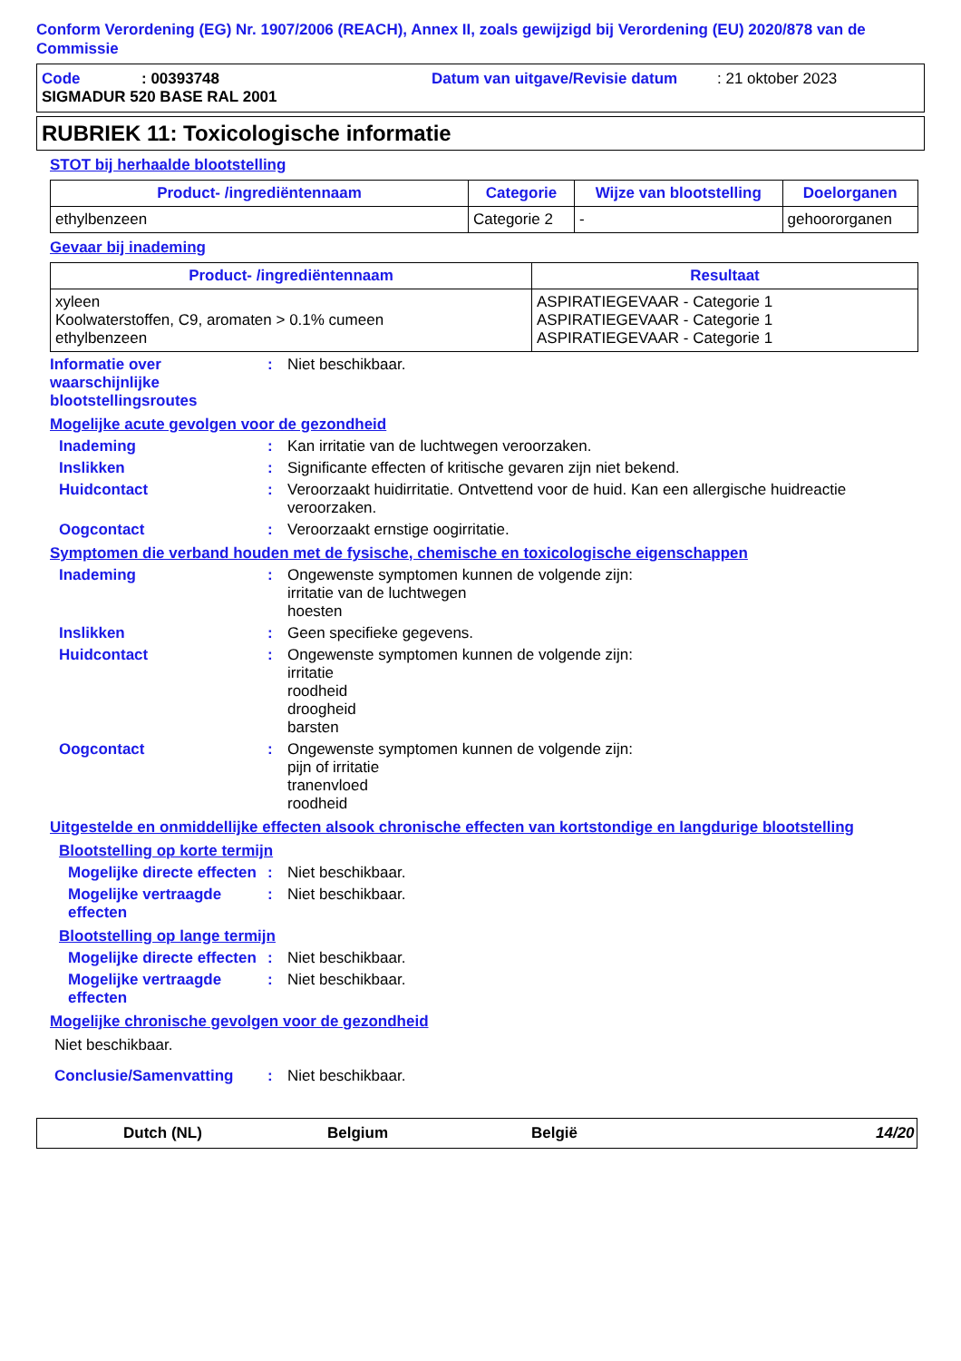Conform Verordening (EG) Nr. 1907/2006 (REACH), Annex II, zoals gewijzigd bij Verordening (EU) 2020/878 van de Commissie
Code: 00393748 Datum van uitgave/Revisie datum: 21 oktober 2023
SIGMADUR 520 BASE RAL 2001
RUBRIEK 11: Toxicologische informatie
STOT bij herhaalde blootstelling
| Product- /ingrediëntennaam | Categorie | Wijze van blootstelling | Doelorganen |
| --- | --- | --- | --- |
| ethylbenzeen | Categorie 2 | - | gehoororganen |
Gevaar bij inademing
| Product- /ingrediëntennaam | Resultaat |
| --- | --- |
| xyleen Koolwaterstoffen, C9, aromaten > 0.1% cumeen ethylbenzeen | ASPIRATIEGEVAAR - Categorie 1 ASPIRATIEGEVAAR - Categorie 1 ASPIRATIEGEVAAR - Categorie 1 |
Informatie over waarschijnlijke blootstellingsroutes: Niet beschikbaar.
Mogelijke acute gevolgen voor de gezondheid
Inademing: Kan irritatie van de luchtwegen veroorzaken.
Inslikken: Significante effecten of kritische gevaren zijn niet bekend.
Huidcontact: Veroorzaakt huidirritatie. Ontvettend voor de huid. Kan een allergische huidreactie veroorzaken.
Oogcontact: Veroorzaakt ernstige oogirritatie.
Symptomen die verband houden met de fysische, chemische en toxicologische eigenschappen
Inademing: Ongewenste symptomen kunnen de volgende zijn:
irritatie van de luchtwegen
hoesten
Inslikken: Geen specifieke gegevens.
Huidcontact: Ongewenste symptomen kunnen de volgende zijn:
irritatie
roodheid
droogheid
barsten
Oogcontact: Ongewenste symptomen kunnen de volgende zijn:
pijn of irritatie
tranenvloed
roodheid
Uitgestelde en onmiddellijke effecten alsook chronische effecten van kortstondige en langdurige blootstelling
Blootstelling op korte termijn
Mogelijke directe effecten: Niet beschikbaar.
Mogelijke vertraagde effecten: Niet beschikbaar.
Blootstelling op lange termijn
Mogelijke directe effecten: Niet beschikbaar.
Mogelijke vertraagde effecten: Niet beschikbaar.
Mogelijke chronische gevolgen voor de gezondheid
Niet beschikbaar.
Conclusie/Samenvatting: Niet beschikbaar.
Dutch (NL) Belgium België 14/20